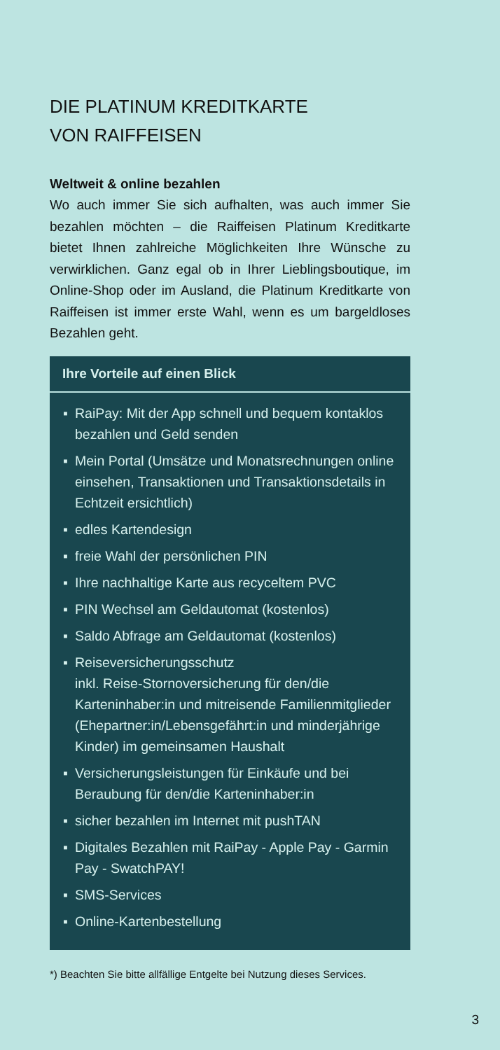DIE PLATINUM KREDITKARTE
VON RAIFFEISEN
Weltweit & online bezahlen
Wo auch immer Sie sich aufhalten, was auch immer Sie bezahlen möchten – die Raiffeisen Platinum Kreditkarte bietet Ihnen zahlreiche Möglichkeiten Ihre Wünsche zu verwirklichen. Ganz egal ob in Ihrer Lieblingsboutique, im Online-Shop oder im Ausland, die Platinum Kredit­karte von Raiffeisen ist immer erste Wahl, wenn es um bargeldloses Bezahlen geht.
Ihre Vorteile auf einen Blick
▪ RaiPay: Mit der App schnell und bequem kontaklos bezahlen und Geld senden
▪ Mein Portal (Umsätze und Monatsrechnungen online einsehen, Transaktionen und Transak­tionsdetails in Echtzeit ersichtlich)
▪ edles Kartendesign
▪ freie Wahl der persönlichen PIN
▪ Ihre nachhaltige Karte aus recyceltem PVC
▪ PIN Wechsel am Geldautomat (kostenlos)
▪ Saldo Abfrage am Geldautomat (kostenlos)
▪ Reiseversicherungsschutz
inkl. Reise-Stornoversicherung für den/die Karteninhaber:in und mitreisende Familien­mitglieder (Ehepartner:in/Lebensgefährt:in und minderjährige Kinder) im gemeinsamen Haushalt
▪ Versicherungsleistungen für Einkäufe und bei Beraubung für den/die Karteninhaber:in
▪ sicher bezahlen im Internet mit pushTAN
▪ Digitales Bezahlen mit RaiPay - Apple Pay - Garmin Pay - SwatchPAY!
▪ SMS-Services
▪ Online-Kartenbestellung
*) Beachten Sie bitte allfällige Entgelte bei Nutzung dieses Services.
3